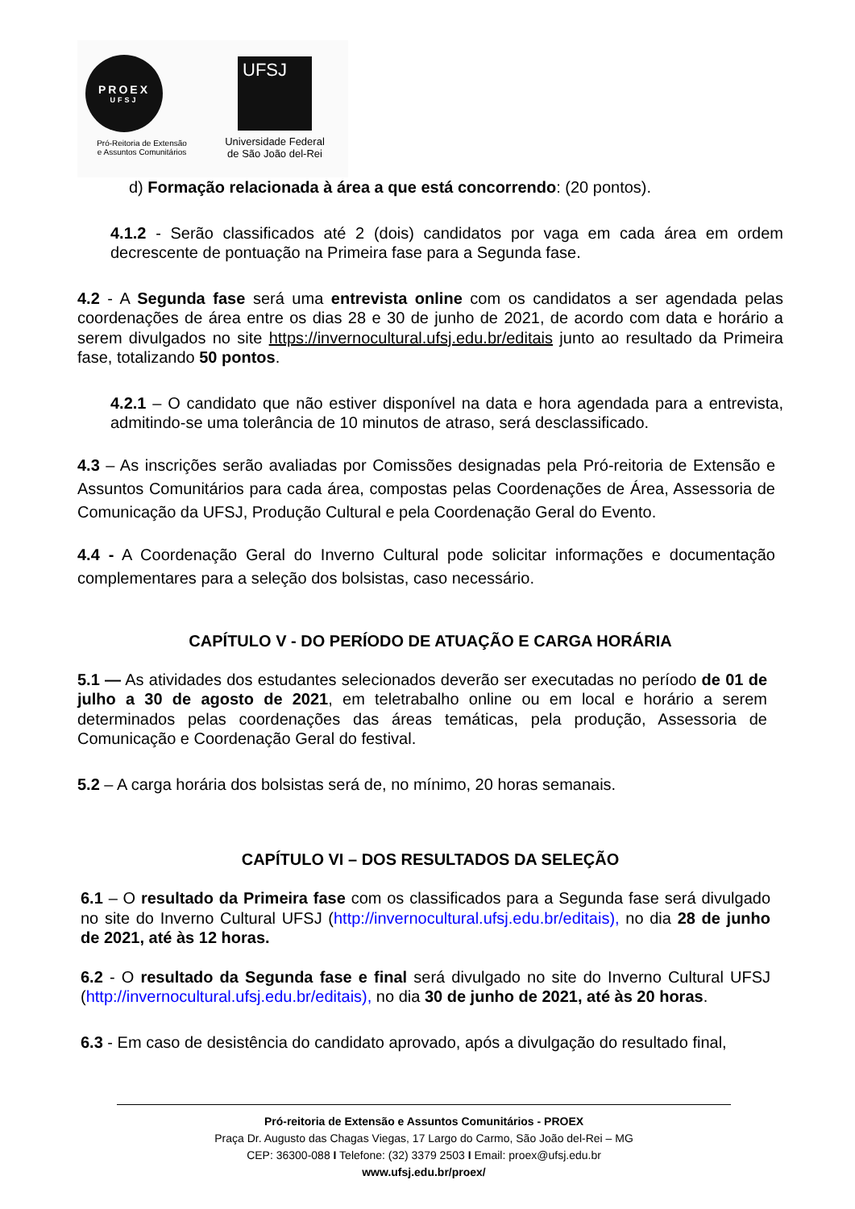PROEX
UFSJ
Pró-Reitoria de Extensão
e Assuntos Comunitários
UFSJ
Universidade Federal
de São João del-Rei
d) Formação relacionada à área a que está concorrendo: (20 pontos).
4.1.2 - Serão classificados até 2 (dois) candidatos por vaga em cada área em ordem decrescente de pontuação na Primeira fase para a Segunda fase.
4.2 - A Segunda fase será uma entrevista online com os candidatos a ser agendada pelas coordenações de área entre os dias 28 e 30 de junho de 2021, de acordo com data e horário a serem divulgados no site https://invernocultural.ufsj.edu.br/editais junto ao resultado da Primeira fase, totalizando 50 pontos.
4.2.1 – O candidato que não estiver disponível na data e hora agendada para a entrevista, admitindo-se uma tolerância de 10 minutos de atraso, será desclassificado.
4.3 – As inscrições serão avaliadas por Comissões designadas pela Pró-reitoria de Extensão e Assuntos Comunitários para cada área, compostas pelas Coordenações de Área, Assessoria de Comunicação da UFSJ, Produção Cultural e pela Coordenação Geral do Evento.
4.4 - A Coordenação Geral do Inverno Cultural pode solicitar informações e documentação complementares para a seleção dos bolsistas, caso necessário.
CAPÍTULO V - DO PERÍODO DE ATUAÇÃO E CARGA HORÁRIA
5.1 — As atividades dos estudantes selecionados deverão ser executadas no período de 01 de julho a 30 de agosto de 2021, em teletrabalho online ou em local e horário a serem determinados pelas coordenações das áreas temáticas, pela produção, Assessoria de Comunicação e Coordenação Geral do festival.
5.2 – A carga horária dos bolsistas será de, no mínimo, 20 horas semanais.
CAPÍTULO VI – DOS RESULTADOS DA SELEÇÃO
6.1 – O resultado da Primeira fase com os classificados para a Segunda fase será divulgado no site do Inverno Cultural UFSJ (http://invernocultural.ufsj.edu.br/editais), no dia 28 de junho de 2021, até às 12 horas.
6.2 - O resultado da Segunda fase e final será divulgado no site do Inverno Cultural UFSJ (http://invernocultural.ufsj.edu.br/editais), no dia 30 de junho de 2021, até às 20 horas.
6.3 - Em caso de desistência do candidato aprovado, após a divulgação do resultado final,
Pró-reitoria de Extensão e Assuntos Comunitários - PROEX
Praça Dr. Augusto das Chagas Viegas, 17 Largo do Carmo, São João del-Rei – MG
CEP: 36300-088 I Telefone: (32) 3379 2503 I Email: proex@ufsj.edu.br
www.ufsj.edu.br/proex/